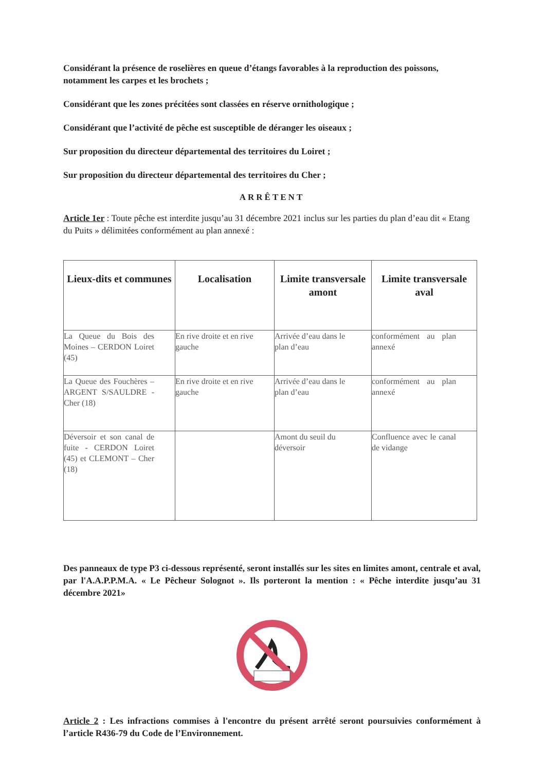Considérant la présence de roselières en queue d’étangs favorables à la reproduction des poissons, notamment les carpes et les brochets ;
Considérant que les zones précitées sont classées en réserve ornithologique ;
Considérant que l’activité de pêche est susceptible de déranger les oiseaux ;
Sur proposition du directeur départemental des territoires du Loiret ;
Sur proposition du directeur départemental des territoires du Cher ;
ARRÊTENT
Article 1er : Toute pêche est interdite jusqu’au 31 décembre 2021 inclus sur les parties du plan d’eau dit « Etang du Puits » délimitées conformément au plan annexé :
| Lieux-dits et communes | Localisation | Limite transversale amont | Limite transversale aval |
| --- | --- | --- | --- |
| La Queue du Bois des Moines – CERDON Loiret (45) | En rive droite et en rive gauche | Arrivée d’eau dans le plan d’eau | conformément au plan annexé |
| La Queue des Fouchères – ARGENT S/SAULDRE - Cher (18) | En rive droite et en rive gauche | Arrivée d’eau dans le plan d’eau | conformément au plan annexé |
| Déversoir et son canal de fuite - CERDON Loiret (45) et CLEMONT – Cher (18) | | Amont du seuil du déversoir | Confluence avec le canal de vidange |
Des panneaux de type P3 ci-dessous représenté, seront installés sur les sites en limites amont, centrale et aval, par l'A.A.P.P.M.A. « Le Pêcheur Solognot ». Ils porteront la mention : « Pêche interdite jusqu’au 31 décembre 2021»
Article 2 : Les infractions commises à l'encontre du présent arrêté seront poursuivies conformément à l’article R436-79 du Code de l’Environnement.